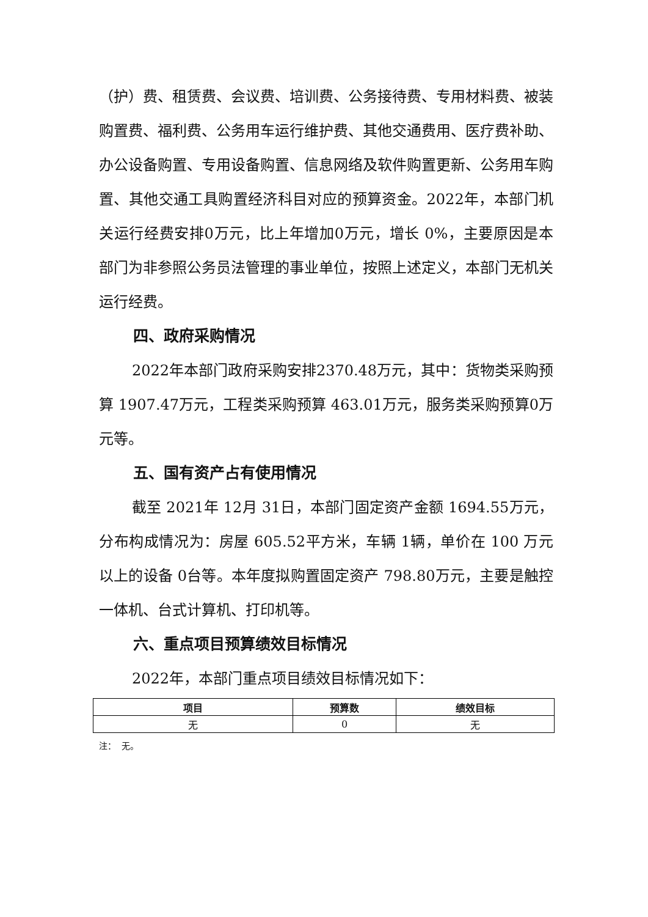（护）费、租赁费、会议费、培训费、公务接待费、专用材料费、被装购置费、福利费、公务用车运行维护费、其他交通费用、医疗费补助、办公设备购置、专用设备购置、信息网络及软件购置更新、公务用车购置、其他交通工具购置经济科目对应的预算资金。2022年，本部门机关运行经费安排0万元，比上年增加0万元，增长 0%，主要原因是本部门为非参照公务员法管理的事业单位，按照上述定义，本部门无机关运行经费。
四、政府采购情况
2022年本部门政府采购安排2370.48万元，其中：货物类采购预算 1907.47万元，工程类采购预算 463.01万元，服务类采购预算0万元等。
五、国有资产占有使用情况
截至 2021年 12月 31日，本部门固定资产金额 1694.55万元，分布构成情况为：房屋 605.52平方米，车辆 1辆，单价在 100 万元以上的设备 0台等。本年度拟购置固定资产 798.80万元，主要是触控一体机、台式计算机、打印机等。
六、重点项目预算绩效目标情况
2022年，本部门重点项目绩效目标情况如下：
| 项目 | 预算数 | 绩效目标 |
| --- | --- | --- |
| 无 | 0 | 无 |
注： 无。